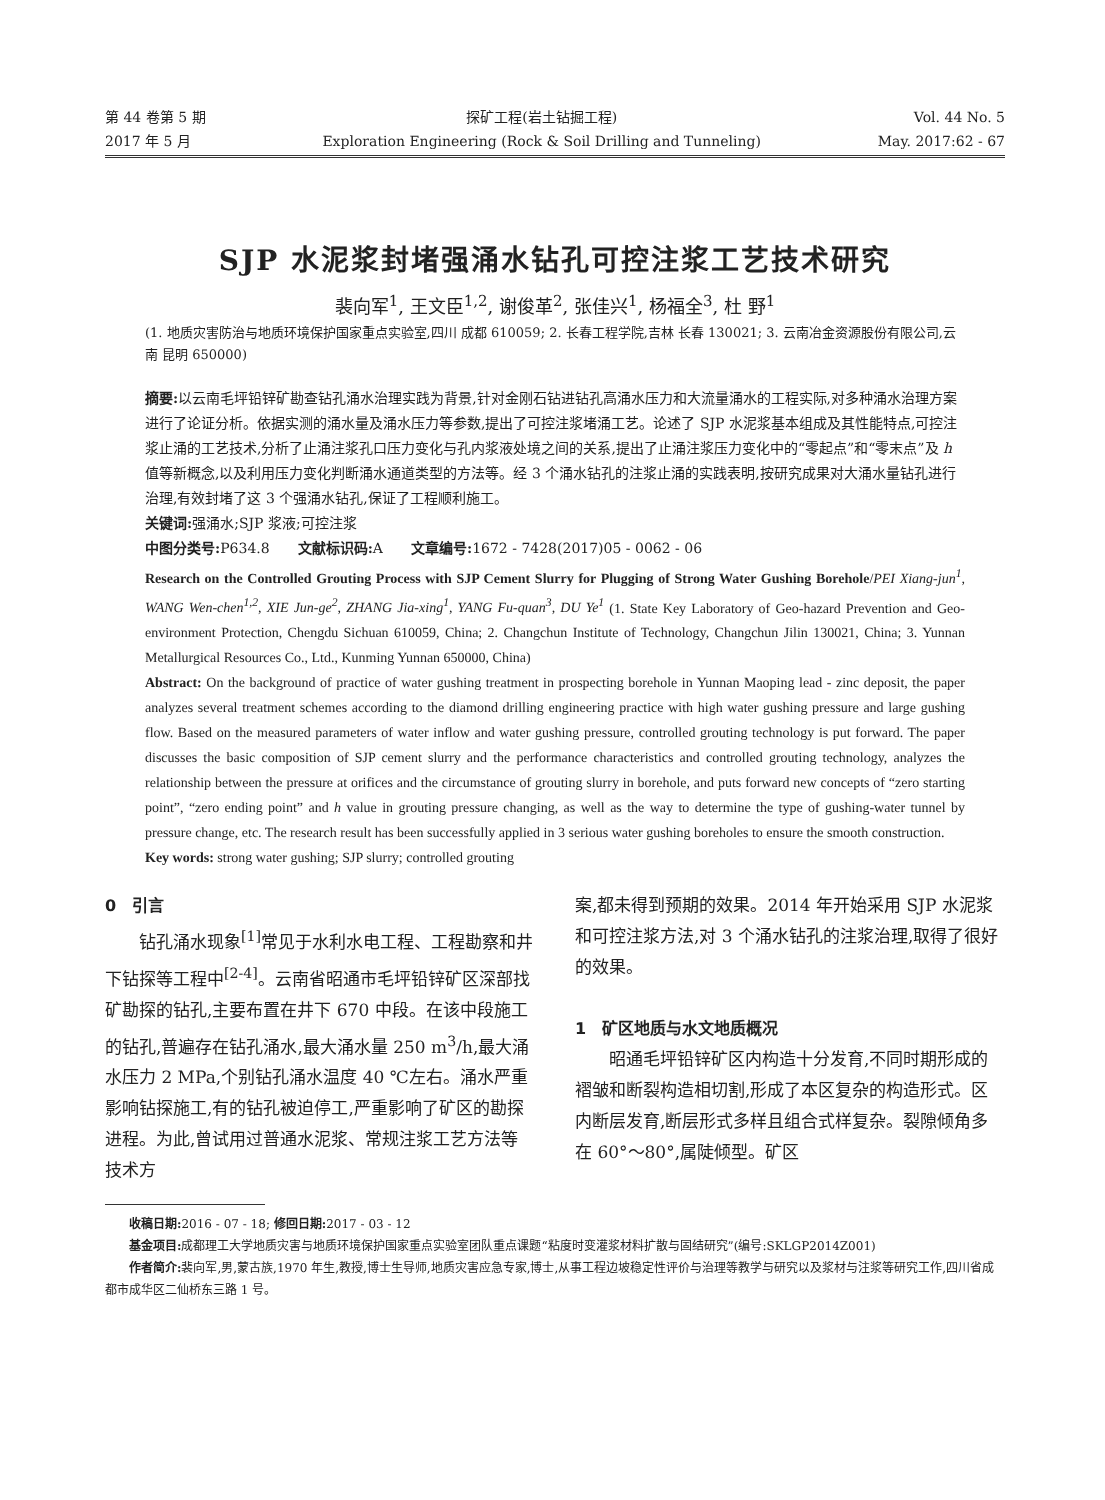第 44 卷第 5 期
2017 年 5 月
探矿工程(岩土钻掘工程)
Exploration Engineering (Rock & Soil Drilling and Tunneling)
Vol. 44 No. 5
May. 2017:62 - 67
SJP 水泥浆封堵强涌水钻孔可控注浆工艺技术研究
裴向军<sup>1</sup>, 王文臣<sup>1,2</sup>, 谢俊革<sup>2</sup>, 张佳兴<sup>1</sup>, 杨福全<sup>3</sup>, 杜 野<sup>1</sup>
(1. 地质灾害防治与地质环境保护国家重点实验室,四川 成都 610059; 2. 长春工程学院,吉林 长春 130021; 3. 云南冶金资源股份有限公司,云南 昆明 650000)
摘要: 以云南毛坪铅锌矿勘查钻孔涌水治理实践为背景,针对金刚石钻进钻孔高涌水压力和大流量涌水的工程实际,对多种涌水治理方案进行了论证分析。依据实测的涌水量及涌水压力等参数,提出了可控注浆堵涌工艺。论述了 SJP 水泥浆基本组成及其性能特点,可控注浆止涌的工艺技术,分析了止涌注浆孔口压力变化与孔内浆液处境之间的关系,提出了止涌注浆压力变化中的“零起点”和“零末点”及 h 值等新概念,以及利用压力变化判断涌水通道类型的方法等。经 3 个涌水钻孔的注浆止涌的实践表明,按研究成果对大涌水量钻孔进行治理,有效封堵了这 3 个强涌水钻孔,保证了工程顺利施工。
关键词: 强涌水;SJP 浆液;可控注浆
中图分类号: P634.8　　文献标识码: A　　文章编号: 1672 - 7428(2017)05 - 0062 - 06
Research on the Controlled Grouting Process with SJP Cement Slurry for Plugging of Strong Water Gushing Borehole/PEI Xiang-jun<sup>1</sup>, WANG Wen-chen<sup>1,2</sup>, XIE Jun-ge<sup>2</sup>, ZHANG Jia-xing<sup>1</sup>, YANG Fu-quan<sup>3</sup>, DU Ye<sup>1</sup> (1. State Key Laboratory of Geo-hazard Prevention and Geo-environment Protection, Chengdu Sichuan 610059, China; 2. Changchun Institute of Technology, Changchun Jilin 130021, China; 3. Yunnan Metallurgical Resources Co., Ltd., Kunming Yunnan 650000, China)
Abstract: On the background of practice of water gushing treatment in prospecting borehole in Yunnan Maoping lead - zinc deposit, the paper analyzes several treatment schemes according to the diamond drilling engineering practice with high water gushing pressure and large gushing flow. Based on the measured parameters of water inflow and water gushing pressure, controlled grouting technology is put forward. The paper discusses the basic composition of SJP cement slurry and the performance characteristics and controlled grouting technology, analyzes the relationship between the pressure at orifices and the circumstance of grouting slurry in borehole, and puts forward new concepts of “zero starting point”, “zero ending point” and h value in grouting pressure changing, as well as the way to determine the type of gushing-water tunnel by pressure change, etc. The research result has been successfully applied in 3 serious water gushing boreholes to ensure the smooth construction.
Key words: strong water gushing; SJP slurry; controlled grouting
0　引言
钻孔涌水现象<sup>[1]</sup>常见于水利水电工程、工程勘察和井下钻探等工程中<sup>[2-4]</sup>。云南省昭通市毛坪铅锌矿区深部找矿勘探的钻孔,主要布置在井下 670 中段。在该中段施工的钻孔,普遍存在钻孔涌水,最大涌水量 250 m<sup>3</sup>/h,最大涌水压力 2 MPa,个别钻孔涌水温度 40 ℃左右。涌水严重影响钻探施工,有的钻孔被迫停工,严重影响了矿区的勘探进程。为此,曾试用过普通水泥浆、常规注浆工艺方法等技术方
案,都未得到预期的效果。2014 年开始采用 SJP 水泥浆和可控注浆方法,对 3 个涌水钻孔的注浆治理,取得了很好的效果。
1　矿区地质与水文地质概况
昭通毛坪铅锌矿区内构造十分发育,不同时期形成的褶皱和断裂构造相切割,形成了本区复杂的构造形式。区内断层发育,断层形式多样且组合式样复杂。裂隙倾角多在 60°～80°,属陡倾型。矿区
收稿日期: 2016 - 07 - 18; 修回日期: 2017 - 03 - 12
基金项目: 成都理工大学地质灾害与地质环境保护国家重点实验室团队重点课题“粘度时变灌浆材料扩散与固结研究”(编号:SKLGP2014Z001)
作者简介: 裴向军,男,蒙古族,1970 年生,教授,博士生导师,地质灾害应急专家,博士,从事工程边坡稳定性评价与治理等教学与研究以及浆材与注浆等研究工作,四川省成都市成华区二仙桥东三路 1 号。